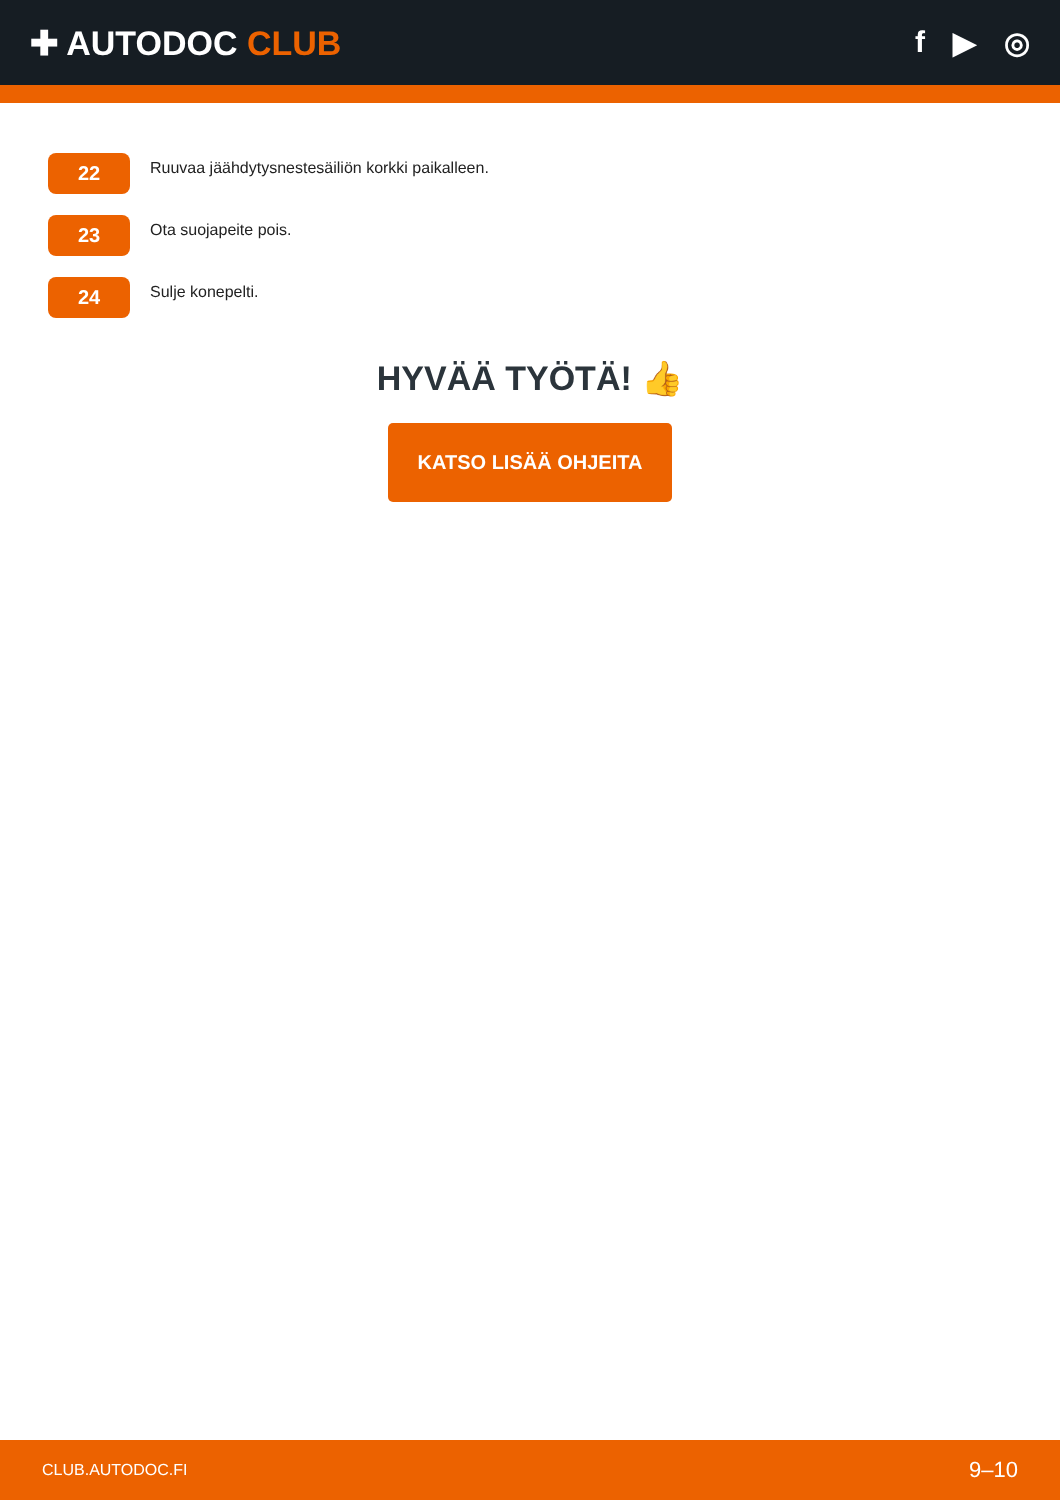✚ AUTODOC CLUB f ▶ ◎
22
Ruuvaa jäähdytysnestesäiliön korkki paikalleen.
23
Ota suojapeite pois.
24
Sulje konepelti.
HYVÄÄ TYÖTÄ! 👍
KATSO LISÄÄ OHJEITA
CLUB.AUTODOC.FI 9–10